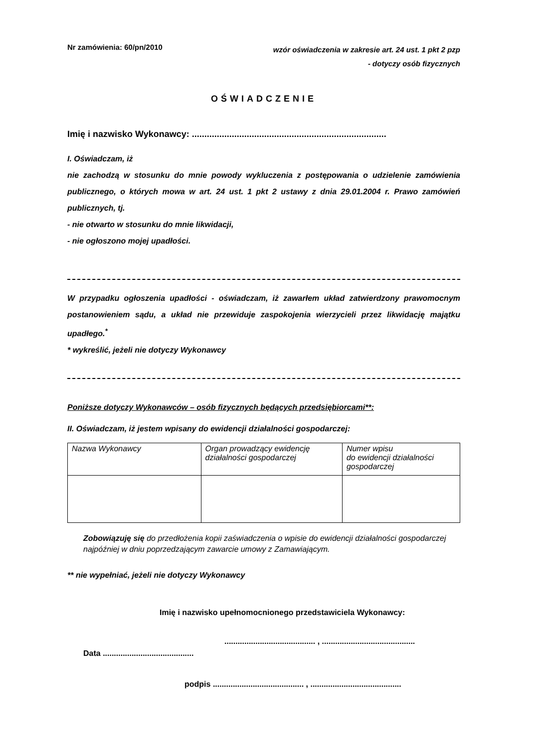Nr zamówienia: 60/pn/2010
wzór oświadczenia w zakresie art. 24 ust. 1 pkt 2 pzp
- dotyczy osób fizycznych
OŚWIADCZENIE
Imię i nazwisko Wykonawcy: ..............................................................................
I. Oświadczam, iż
nie zachodzą w stosunku do mnie powody wykluczenia z postępowania o udzielenie zamówienia publicznego, o których mowa w art. 24 ust. 1 pkt 2 ustawy z dnia 29.01.2004 r. Prawo zamówień publicznych, tj.
- nie otwarto w stosunku do mnie likwidacji,
- nie ogłoszono mojej upadłości.
W przypadku ogłoszenia upadłości - oświadczam, iż zawarłem układ zatwierdzony prawomocnym postanowieniem sądu, a układ nie przewiduje zaspokojenia wierzycieli przez likwidację majątku upadłego.<sup>*</sup>
* wykreślić, jeżeli nie dotyczy Wykonawcy
Poniższe dotyczy Wykonawców – osób fizycznych będących przedsiębiorcami**:
II. Oświadczam, iż jestem wpisany do ewidencji działalności gospodarczej:
| Nazwa Wykonawcy | Organ prowadzący ewidencję działalności gospodarczej | Numer wpisu do ewidencji działalności gospodarczej |
Zobowiązuję się do przedłożenia kopii zaświadczenia o wpisie do ewidencji działalności gospodarczej najpóźniej w dniu poprzedzającym zawarcie umowy z Zamawiającym.
** nie wypełniać, jeżeli nie dotyczy Wykonawcy
Imię i nazwisko upełnomocnionego przedstawiciela Wykonawcy:
......................................... , ..........................................
Data .........................................
podpis ......................................... , .........................................